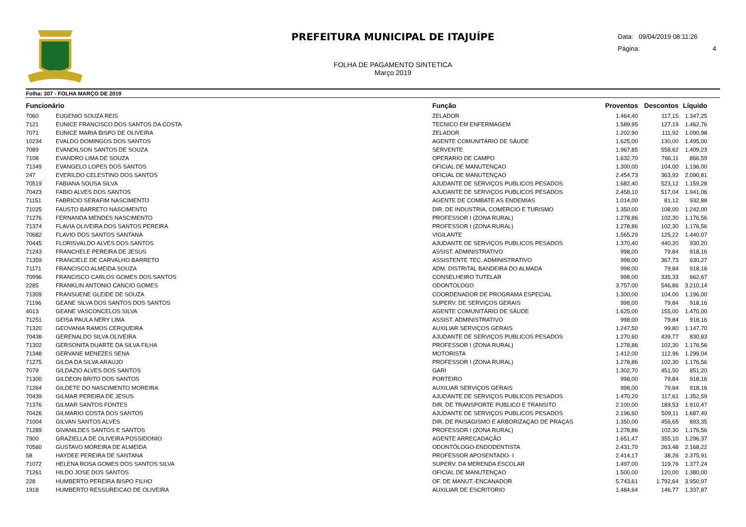PREFEITURA MUNICIPAL DE ITAJUÍPE
FOLHA DE PAGAMENTO SINTETICA
Março 2019
Data: 09/04/2019 08:11:26
Página: 4
Folha: 307 - FOLHA MARÇO DE 2019
| Funcionário | | Função | Proventos | Descontos | Líquido |
| --- | --- | --- | --- | --- | --- |
| 7060 | EUGENIO SOUZA REIS | ZELADOR | 1.464,40 | 117,15 | 1.347,25 |
| 7121 | EUNICE FRANCISCO DOS SANTOS DA COSTA | TECNICO EM ENFERMAGEM | 1.589,95 | 127,19 | 1.462,76 |
| 7071 | EUNICE MARIA BISPO DE OLIVEIRA | ZELADOR | 1.202,90 | 111,92 | 1.090,98 |
| 10234 | EVALDO DOMINGOS DOS SANTOS | AGENTE COMUNITÁRIO DE SÁUDE | 1.625,00 | 130,00 | 1.495,00 |
| 7089 | EVANDILSON SANTOS DE SOUZA | SERVENTE | 1.967,85 | 558,62 | 1.409,23 |
| 7108 | EVANDRO LIMA DE SOUZA | OPERARIO DE CAMPO | 1.632,70 | 766,11 | 866,59 |
| 71349 | EVANGELO LOPES DOS SANTOS | OFICIAL DE MANUTENÇAO | 1.300,00 | 104,00 | 1.196,00 |
| 247 | EVERILDO CELESTINO DOS SANTOS | OFICIAL DE MANUTENÇAO | 2.454,73 | 363,92 | 2.090,81 |
| 70519 | FABIANA SOUSA SILVA | AJUDANTE DE SERVIÇOS PUBLICOS PESADOS | 1.682,40 | 523,12 | 1.159,28 |
| 70423 | FABIO ALVES DOS SANTOS | AJUDANTE DE SERVIÇOS PUBLICOS PESADOS | 2.458,10 | 517,04 | 1.941,06 |
| 71151 | FABRICIO SERAFIM NASCIMENTO | AGENTE DE COMBATE AS ENDEMIAS | 1.014,00 | 81,12 | 932,88 |
| 71025 | FAUSTO BARRETO NASCIMENTO | DIR. DE INDUSTRIA, COMERCIO E TURISMO | 1.350,00 | 108,00 | 1.242,00 |
| 71276 | FERNANDA MENDES NASCIMENTO | PROFESSOR I (ZONA RURAL) | 1.278,86 | 102,30 | 1.176,56 |
| 71374 | FLAVIA OLIVEIRA DOS SANTOS PEREIRA | PROFESSOR I (ZONA RURAL) | 1.278,86 | 102,30 | 1.176,56 |
| 70682 | FLAVIO DOS SANTOS SANTANA | VIGILANTE | 1.565,29 | 125,22 | 1.440,07 |
| 70445 | FLORISVALDO ALVES DOS SANTOS | AJUDANTE DE SERVIÇOS PUBLICOS PESADOS | 1.370,40 | 440,20 | 930,20 |
| 71243 | FRANCHELE PEREIRA DE JESUS | ASSIST. ADMINISTRATIVO | 998,00 | 79,84 | 918,16 |
| 71359 | FRANCIELE DE CARVALHO BARRETO | ASSISTENTE TEC. ADMINISTRATIVO | 998,00 | 367,73 | 630,27 |
| 71171 | FRANCISCO ALMEIDA SOUZA | ADM. DISTRITAL BANDEIRA DO ALMADA | 998,00 | 79,84 | 918,16 |
| 70996 | FRANCISCO CARLOS GOMES DOS SANTOS | CONSELHEIRO TUTELAR | 998,00 | 335,33 | 662,67 |
| 2285 | FRANKLIN ANTONIO CANCIO GOMES | ODONTOLOGO | 3.757,00 | 546,86 | 3.210,14 |
| 71309 | FRANSUENE GLEIDE DE SOUZA | COORDENADOR DE PROGRAMA ESPECIAL | 1.300,00 | 104,00 | 1.196,00 |
| 71196 | GEANE SILVA DOS SANTOS DOS SANTOS | SUPERV. DE SERVIÇOS GERAIS | 998,00 | 79,84 | 918,16 |
| 4013 | GEANE VASCONCELOS SILVA | AGENTE COMUNITÁRIO DE SÁUDE | 1.625,00 | 155,00 | 1.470,00 |
| 71251 | GEISA PAULA NERY LIMA | ASSIST. ADMINISTRATIVO | 998,00 | 79,84 | 918,16 |
| 71320 | GEOVANIA RAMOS CERQUEIRA | AUXILIAR SERVIÇOS GERAIS | 1.247,50 | 99,80 | 1.147,70 |
| 70438 | GERENALDO SILVA OLIVEIRA | AJUDANTE DE SERVIÇOS PUBLICOS PESADOS | 1.270,60 | 439,77 | 830,83 |
| 71302 | GERSONITA DUARTE DA SILVA FILHA | PROFESSOR I (ZONA RURAL) | 1.278,86 | 102,30 | 1.176,56 |
| 71348 | GERVANE MENEZES SENA | MOTORISTA | 1.412,00 | 112,96 | 1.299,04 |
| 71275 | GILDA DA SILVA ARAUJO | PROFESSOR I (ZONA RURAL) | 1.278,86 | 102,30 | 1.176,56 |
| 7079 | GILDAZIO ALVES DOS SANTOS | GARI | 1.302,70 | 451,50 | 851,20 |
| 71300 | GILDEON BRITO DOS SANTOS | PORTEIRO | 998,00 | 79,84 | 918,16 |
| 71264 | GILDETE DO NASCIMENTO MOREIRA | AUXILIAR SERVIÇOS GERAIS | 998,00 | 79,84 | 918,16 |
| 70439 | GILMAR PEREIRA DE JESUS | AJUDANTE DE SERVIÇOS PUBLICOS PESADOS | 1.470,20 | 117,61 | 1.352,59 |
| 71376 | GILMAR SANTOS FONTES | DIR. DE TRANSPORTE PUBLICO E TRANSITO | 2.100,00 | 189,53 | 1.910,47 |
| 70426 | GILMARIO COSTA DOS SANTOS | AJUDANTE DE SERVIÇOS PUBLICOS PESADOS | 2.196,60 | 509,11 | 1.687,49 |
| 71004 | GILVAN SANTOS ALVES | DIR. DE PAISAGISMO E ARBORIZAÇAO DE PRAÇAS | 1.350,00 | 456,65 | 893,35 |
| 71289 | GIVANILDES SANTOS E SANTOS | PROFESSOR I (ZONA RURAL) | 1.278,86 | 102,30 | 1.176,56 |
| 7900 | GRAZIELLA DE OLIVEIRA POSSIDONIO | AGENTE ARRECADAÇÃO | 1.651,47 | 355,10 | 1.296,37 |
| 70560 | GUSTAVO MOREIRA DE ALMEIDA | ODONTÓLOGO-ENDODENTISTA | 2.431,70 | 263,48 | 2.168,22 |
| 58 | HAYDEE PEREIRA DE SANTANA | PROFESSOR APOSENTADO- I | 2.414,17 | 38,26 | 2.375,91 |
| 71072 | HELENA ROSA GOMES DOS SANTOS SILVA | SUPERV. DA MERENDA ESCOLAR | 1.497,00 | 119,76 | 1.377,24 |
| 71261 | HILDO JOSE DOS SANTOS | OFICIAL DE MANUTENÇAO | 1.500,00 | 120,00 | 1.380,00 |
| 228 | HUMBERTO PEREIRA BISPO FILHO | OF. DE MANUT.-ENCANADOR | 5.743,61 | 1.792,64 | 3.950,97 |
| 1918 | HUMBERTO RESSUREICAO DE OLIVEIRA | AUXILIAR DE ESCRITORIO | 1.484,64 | 146,77 | 1.337,87 |